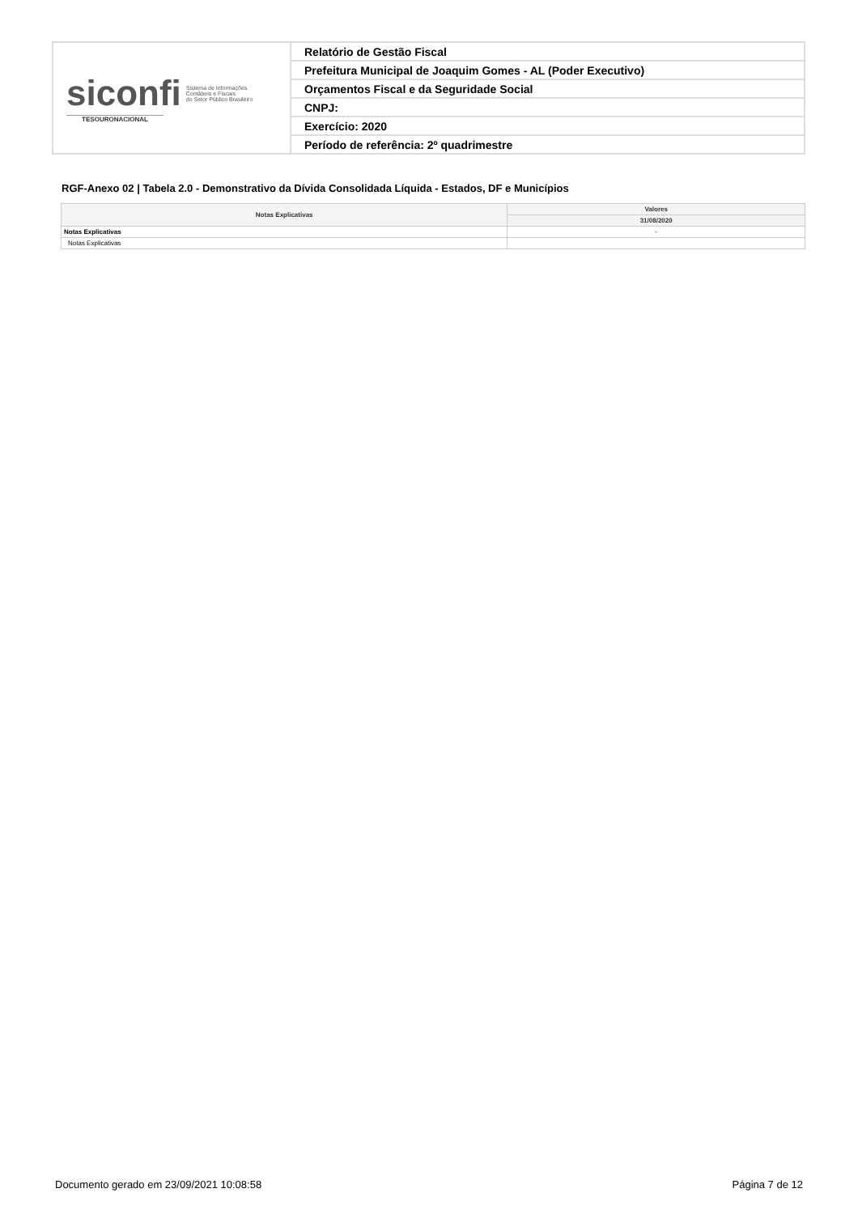| siconfi Sistema de Informações Contábeis e Fiscais do Setor Público Brasileiro TESOURONACIONAL | Relatório de Gestão Fiscal |
| | Prefeitura Municipal de Joaquim Gomes - AL (Poder Executivo) |
| | Orçamentos Fiscal e da Seguridade Social |
| | CNPJ: |
| | Exercício: 2020 |
| | Período de referência: 2º quadrimestre |
RGF-Anexo 02 | Tabela 2.0 - Demonstrativo da Dívida Consolidada Líquida - Estados, DF e Municípios
| Notas Explicativas | Valores |
| --- | --- |
| | 31/08/2020 |
| Notas Explicativas | - |
| Notas Explicativas | |
Documento gerado em 23/09/2021 10:08:58 Página 7 de 12